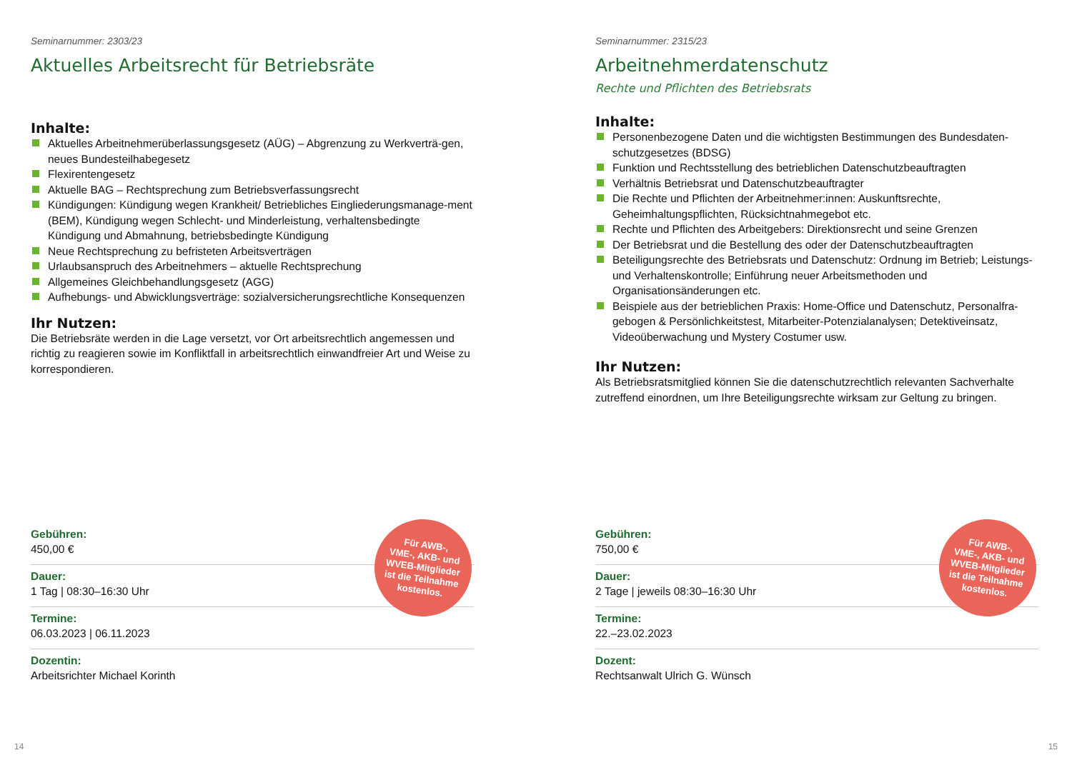Seminarnummer: 2303/23
Aktuelles Arbeitsrecht für Betriebsräte
Inhalte:
Aktuelles Arbeitnehmerüberlassungsgesetz (AÜG) – Abgrenzung zu Werkverträ-gen, neues Bundesteilhabegesetz
Flexirentengesetz
Aktuelle BAG – Rechtsprechung zum Betriebsverfassungsrecht
Kündigungen: Kündigung wegen Krankheit/ Betriebliches Eingliederungsmanage-ment (BEM), Kündigung wegen Schlecht- und Minderleistung, verhaltensbedingte Kündigung und Abmahnung, betriebsbedingte Kündigung
Neue Rechtsprechung zu befristeten Arbeitsverträgen
Urlaubsanspruch des Arbeitnehmers – aktuelle Rechtsprechung
Allgemeines Gleichbehandlungsgesetz (AGG)
Aufhebungs- und Abwicklungsverträge: sozialversicherungsrechtliche Konsequenzen
Ihr Nutzen:
Die Betriebsräte werden in die Lage versetzt, vor Ort arbeitsrechtlich angemessen und richtig zu reagieren sowie im Konfliktfall in arbeitsrechtlich einwandfreier Art und Weise zu korrespondieren.
Gebühren:
450,00 €
Dauer:
1 Tag | 08:30–16:30 Uhr
Termine:
06.03.2023 | 06.11.2023
Dozentin:
Arbeitsrichter Michael Korinth
Für AWB-,
VME-, AKB- und
WVEB-Mitglieder
ist die Teilnahme
kostenlos.
14
Seminarnummer: 2315/23
Arbeitnehmerdatenschutz
Rechte und Pflichten des Betriebsrats
Inhalte:
Personenbezogene Daten und die wichtigsten Bestimmungen des Bundesdaten-schutzgesetzes (BDSG)
Funktion und Rechtsstellung des betrieblichen Datenschutzbeauftragten
Verhältnis Betriebsrat und Datenschutzbeauftragter
Die Rechte und Pflichten der Arbeitnehmer:innen: Auskunftsrechte, Geheimhaltungspflichten, Rücksichtnahmegebot etc.
Rechte und Pflichten des Arbeitgebers: Direktionsrecht und seine Grenzen
Der Betriebsrat und die Bestellung des oder der Datenschutzbeauftragten
Beteiligungsrechte des Betriebsrats und Datenschutz: Ordnung im Betrieb; Leistungs- und Verhaltenskontrolle; Einführung neuer Arbeitsmethoden und Organisationsänderungen etc.
Beispiele aus der betrieblichen Praxis: Home-Office und Datenschutz, Personalfra-gebogen & Persönlichkeitstest, Mitarbeiter-Potenzialanalysen; Detektiveinsatz, Videoüberwachung und Mystery Costumer usw.
Ihr Nutzen:
Als Betriebsratsmitglied können Sie die datenschutzrechtlich relevanten Sachverhalte zutreffend einordnen, um Ihre Beteiligungsrechte wirksam zur Geltung zu bringen.
Gebühren:
750,00 €
Dauer:
2 Tage | jeweils 08:30–16:30 Uhr
Termine:
22.–23.02.2023
Dozent:
Rechtsanwalt Ulrich G. Wünsch
Für AWB-,
VME-, AKB- und
WVEB-Mitglieder
ist die Teilnahme
kostenlos.
15